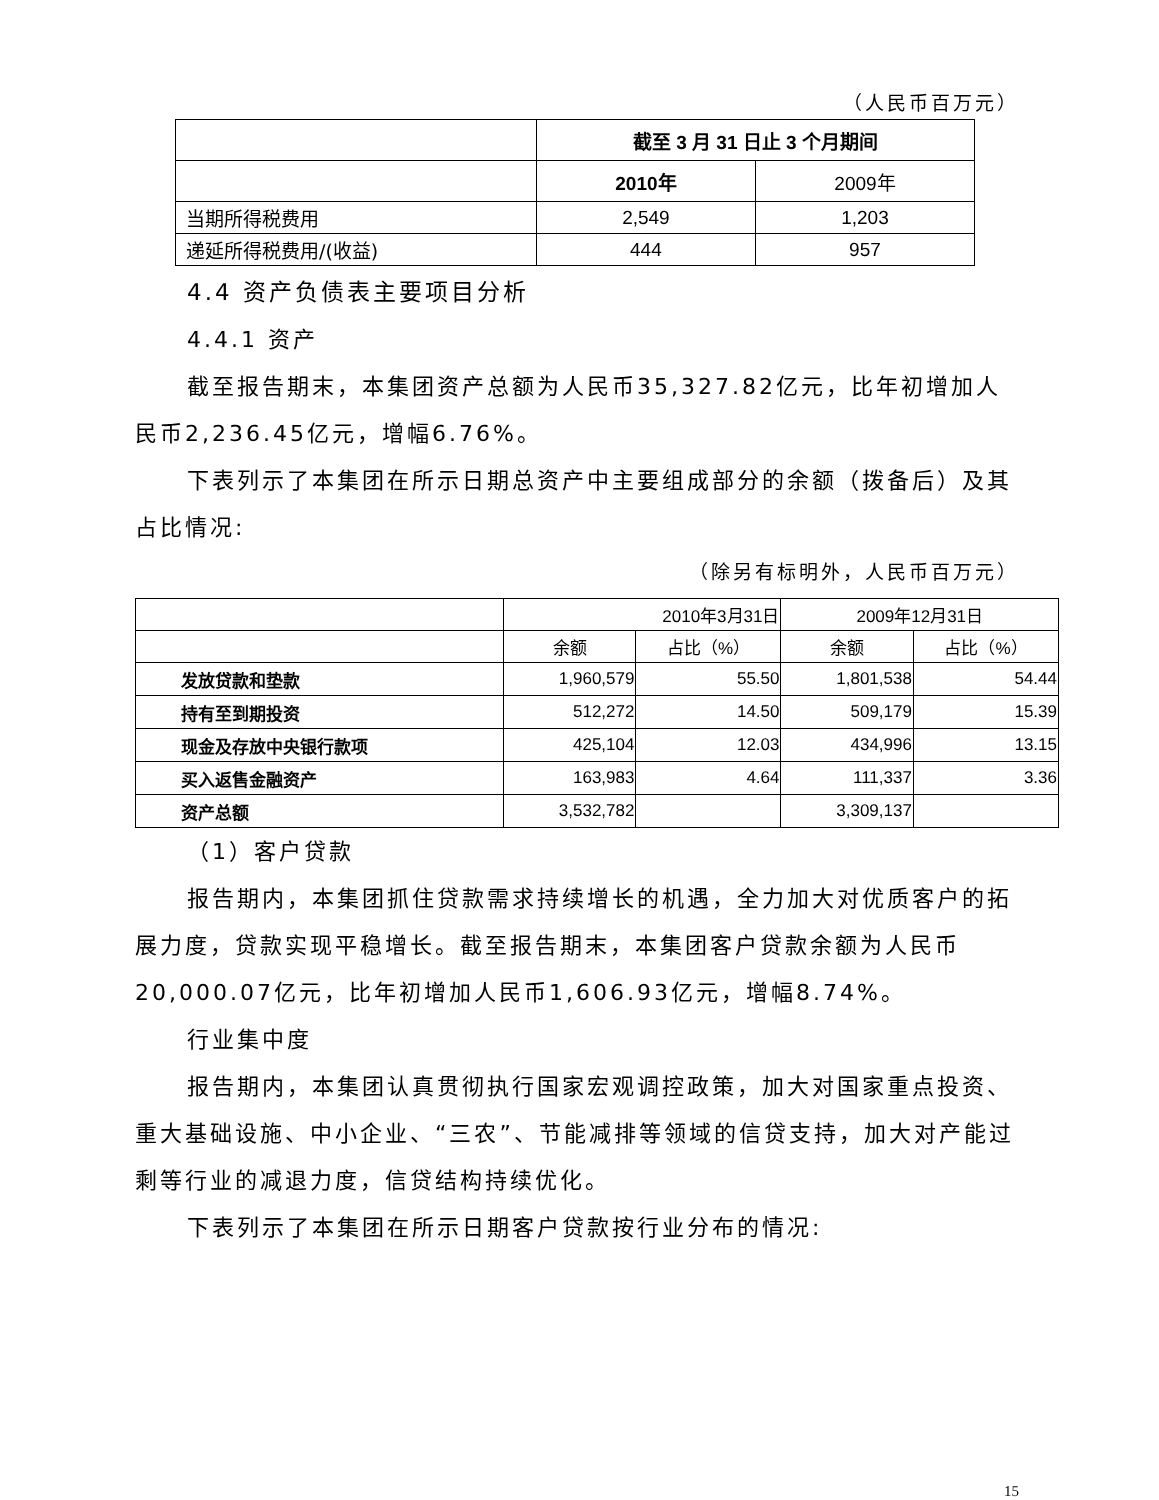（人民币百万元）
| | 截至 3 月 31 日止 3 个月期间 | |
| --- | --- | --- |
| | 2010年 | 2009年 |
| 当期所得税费用 | 2,549 | 1,203 |
| 递延所得税费用/(收益) | 444 | 957 |
4.4 资产负债表主要项目分析
4.4.1 资产
截至报告期末，本集团资产总额为人民币35,327.82亿元，比年初增加人民币2,236.45亿元，增幅6.76%。
下表列示了本集团在所示日期总资产中主要组成部分的余额（拨备后）及其占比情况:
（除另有标明外，人民币百万元）
| | 2010年3月31日 | | 2009年12月31日 | |
| --- | --- | --- | --- | --- |
| | 余额 | 占比（%） | 余额 | 占比（%） |
| 发放贷款和垫款 | 1,960,579 | 55.50 | 1,801,538 | 54.44 |
| 持有至到期投资 | 512,272 | 14.50 | 509,179 | 15.39 |
| 现金及存放中央银行款项 | 425,104 | 12.03 | 434,996 | 13.15 |
| 买入返售金融资产 | 163,983 | 4.64 | 111,337 | 3.36 |
| 资产总额 | 3,532,782 | | 3,309,137 | |
（1）客户贷款
报告期内，本集团抓住贷款需求持续增长的机遇，全力加大对优质客户的拓展力度，贷款实现平稳增长。截至报告期末，本集团客户贷款余额为人民币20,000.07亿元，比年初增加人民币1,606.93亿元，增幅8.74%。
行业集中度
报告期内，本集团认真贯彻执行国家宏观调控政策，加大对国家重点投资、重大基础设施、中小企业、“三农”、节能减排等领域的信贷支持，加大对产能过剩等行业的减退力度，信贷结构持续优化。
下表列示了本集团在所示日期客户贷款按行业分布的情况:
15